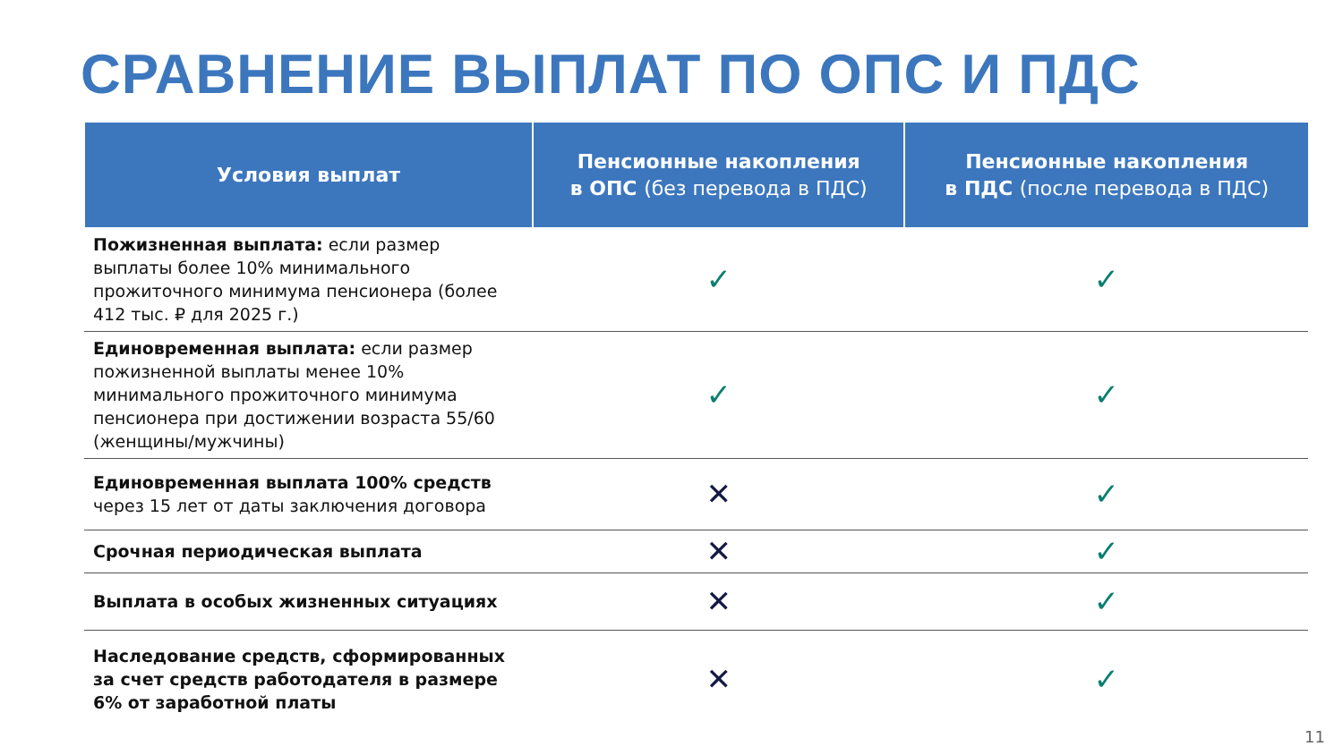СРАВНЕНИЕ ВЫПЛАТ ПО ОПС И ПДС
| Условия выплат | Пенсионные накопления в ОПС (без перевода в ПДС) | Пенсионные накопления в ПДС (после перевода в ПДС) |
| --- | --- | --- |
| Пожизненная выплата: если размер выплаты более 10% минимального прожиточного минимума пенсионера (более 412 тыс. ₽ для 2025 г.) | ✓ | ✓ |
| Единовременная выплата: если размер пожизненной выплаты менее 10% минимального прожиточного минимума пенсионера при достижении возраста 55/60 (женщины/мужчины) | ✓ | ✓ |
| Единовременная выплата 100% средств через 15 лет от даты заключения договора | ✕ | ✓ |
| Срочная периодическая выплата | ✕ | ✓ |
| Выплата в особых жизненных ситуациях | ✕ | ✓ |
| Наследование средств, сформированных за счет средств работодателя в размере 6% от заработной платы | ✕ | ✓ |
11